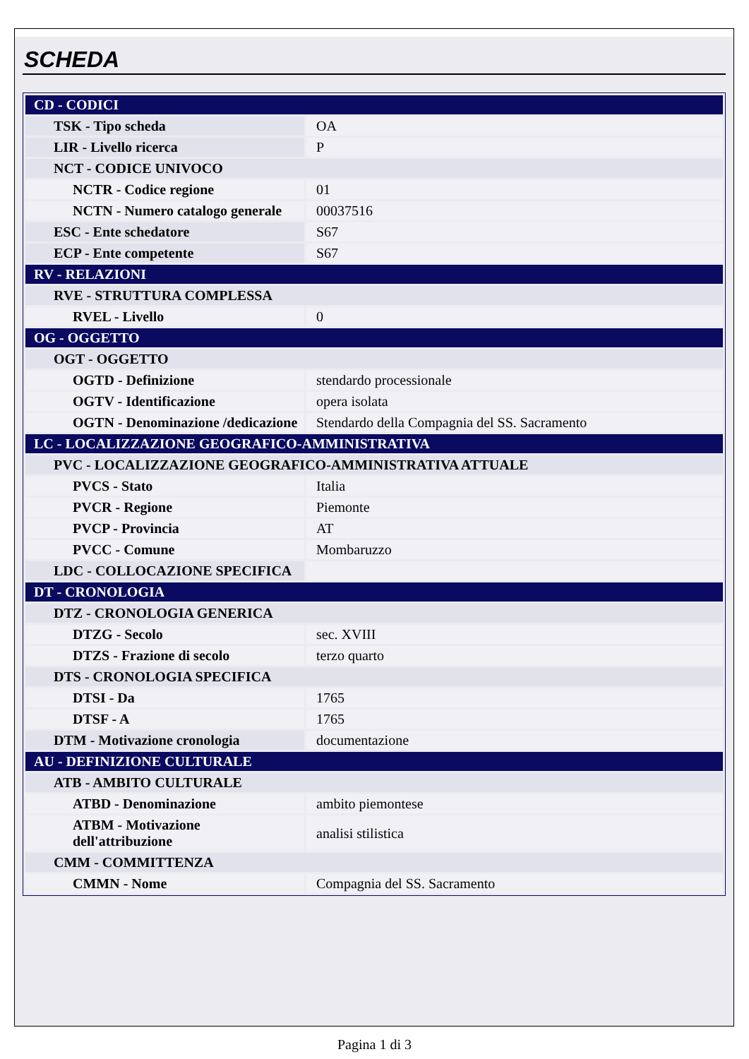SCHEDA
| CD - CODICI | |
| TSK - Tipo scheda | OA |
| LIR - Livello ricerca | P |
| NCT - CODICE UNIVOCO | |
| NCTR - Codice regione | 01 |
| NCTN - Numero catalogo generale | 00037516 |
| ESC - Ente schedatore | S67 |
| ECP - Ente competente | S67 |
| RV - RELAZIONI | |
| RVE - STRUTTURA COMPLESSA | |
| RVEL - Livello | 0 |
| OG - OGGETTO | |
| OGT - OGGETTO | |
| OGTD - Definizione | stendardo processionale |
| OGTV - Identificazione | opera isolata |
| OGTN - Denominazione /dedicazione | Stendardo della Compagnia del SS. Sacramento |
| LC - LOCALIZZAZIONE GEOGRAFICO-AMMINISTRATIVA | |
| PVC - LOCALIZZAZIONE GEOGRAFICO-AMMINISTRATIVA ATTUALE | |
| PVCS - Stato | Italia |
| PVCR - Regione | Piemonte |
| PVCP - Provincia | AT |
| PVCC - Comune | Mombaruzzo |
| LDC - COLLOCAZIONE SPECIFICA | |
| DT - CRONOLOGIA | |
| DTZ - CRONOLOGIA GENERICA | |
| DTZG - Secolo | sec. XVIII |
| DTZS - Frazione di secolo | terzo quarto |
| DTS - CRONOLOGIA SPECIFICA | |
| DTSI - Da | 1765 |
| DTSF - A | 1765 |
| DTM - Motivazione cronologia | documentazione |
| AU - DEFINIZIONE CULTURALE | |
| ATB - AMBITO CULTURALE | |
| ATBD - Denominazione | ambito piemontese |
| ATBM - Motivazione dell'attribuzione | analisi stilistica |
| CMM - COMMITTENZA | |
| CMMN - Nome | Compagnia del SS. Sacramento |
Pagina 1 di 3